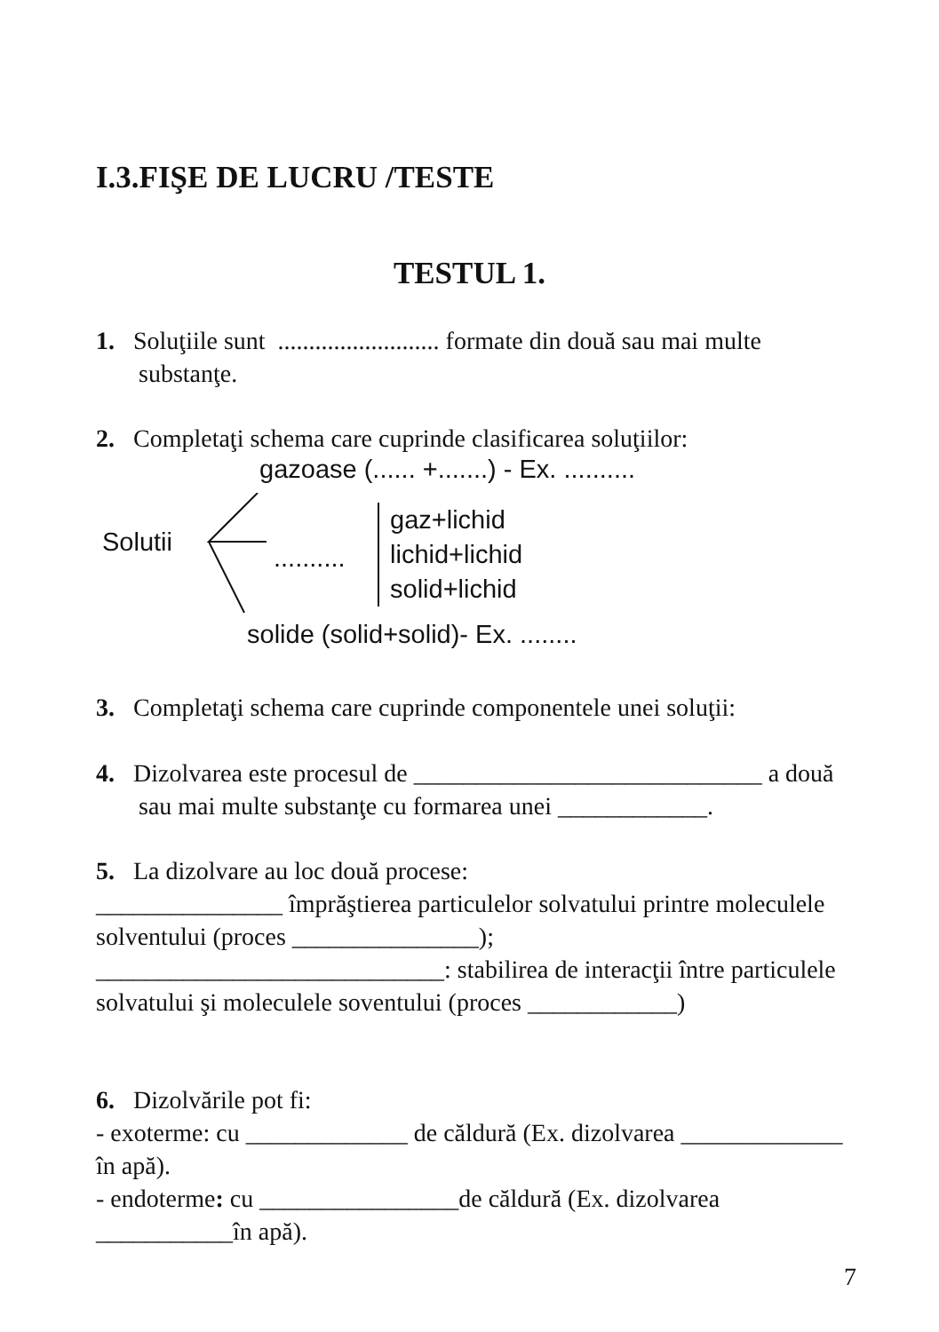I.3.FIŞE DE LUCRU /TESTE
TESTUL 1.
1. Soluţiile sunt .......................... formate din două sau mai multe substanţe.
2. Completaţi schema care cuprinde clasificarea soluţiilor:
gazoase (...... +.......) - Ex. ..........
Solutii
..........
gaz+lichid
lichid+lichid
solid+lichid
solide (solid+solid)- Ex. ........
3. Completaţi schema care cuprinde componentele unei soluţii:
4. Dizolvarea este procesul de ____________________________ a două sau mai multe substanţe cu formarea unei ____________.
5. La dizolvare au loc două procese:
_______________ împrăştierea particulelor solvatului printre moleculele solventului (proces _______________);
____________________________: stabilirea de interacţii între particulele solvatului şi moleculele soventului (proces ____________)
6. Dizolvările pot fi:
- exoterme: cu _____________ de căldură (Ex. dizolvarea _____________ în apă).
- endoterme: cu ________________de căldură (Ex. dizolvarea ___________în apă).
7